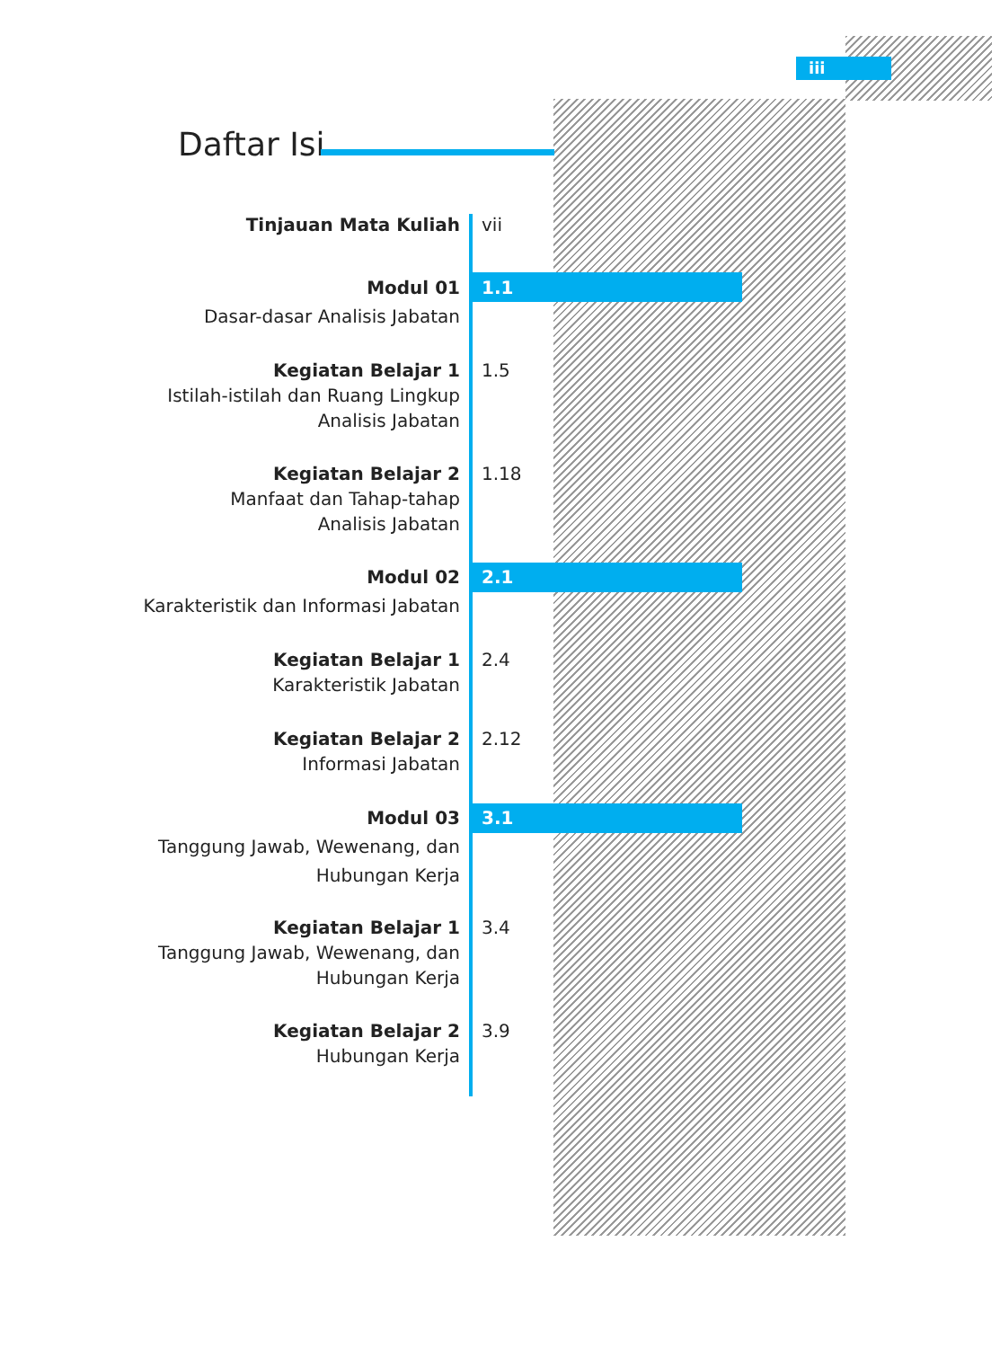iii
Daftar Isi
Tinjauan Mata Kuliah vii
Modul 01
Dasar-dasar Analisis Jabatan
1.1
Kegiatan Belajar 1
Istilah-istilah dan Ruang Lingkup
Analisis Jabatan
1.5
Kegiatan Belajar 2
Manfaat dan Tahap-tahap
Analisis Jabatan
1.18
Modul 02
Karakteristik dan Informasi Jabatan
2.1
Kegiatan Belajar 1
Karakteristik Jabatan
2.4
Kegiatan Belajar 2
Informasi Jabatan
2.12
Modul 03
Tanggung Jawab, Wewenang, dan
Hubungan Kerja
3.1
Kegiatan Belajar 1
Tanggung Jawab, Wewenang, dan
Hubungan Kerja
3.4
Kegiatan Belajar 2
Hubungan Kerja
3.9